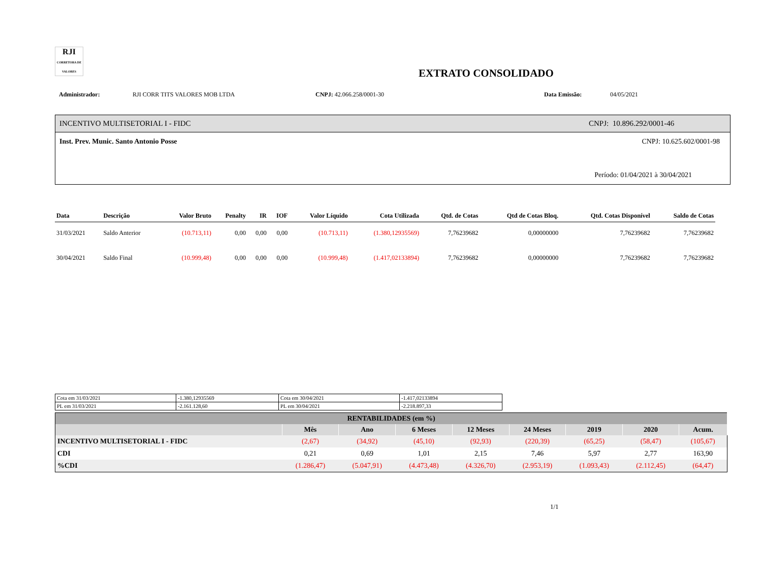RJI
CORRETORA DE VALORES
EXTRATO CONSOLIDADO
Administrador: RJI CORR TITS VALORES MOB LTDA CNPJ: 42.066.258/0001-30 Data Emissão: 04/05/2021
INCENTIVO MULTISETORIAL I - FIDC CNPJ: 10.896.292/0001-46
Inst. Prev. Munic. Santo Antonio Posse CNPJ: 10.625.602/0001-98
Período: 01/04/2021 à 30/04/2021
| Data | Descrição | Valor Bruto | Penalty | IR | IOF | Valor Líquido | Cota Utilizada | Qtd. de Cotas | Qtd de Cotas Bloq. | Qtd. Cotas Disponível | Saldo de Cotas |
| --- | --- | --- | --- | --- | --- | --- | --- | --- | --- | --- | --- |
| 31/03/2021 | Saldo Anterior | (10.713,11) | 0,00 | 0,00 | 0,00 | (10.713,11) | (1.380,12935569) | 7,76239682 | 0,00000000 | 7,76239682 | 7,76239682 |
| 30/04/2021 | Saldo Final | (10.999,48) | 0,00 | 0,00 | 0,00 | (10.999,48) | (1.417,02133894) | 7,76239682 | 0,00000000 | 7,76239682 | 7,76239682 |
| Cota em 31/03/2021 | -1.380,12935569 | Cota em 30/04/2021 | -1.417,02133894 |
| PL em 31/03/2021 | -2.161.128,60 | PL em 30/04/2021 | -2.218.897,33 |
| RENTABILIDADES (em %) | | | | | | | | |
| --- | --- | --- | --- | --- | --- | --- | --- | --- |
| | Mês | Ano | 6 Meses | 12 Meses | 24 Meses | 2019 | 2020 | Acum. |
| INCENTIVO MULTISETORIAL I - FIDC | (2,67) | (34,92) | (45,10) | (92,93) | (220,39) | (65,25) | (58,47) | (105,67) |
| CDI | 0,21 | 0,69 | 1,01 | 2,15 | 7,46 | 5,97 | 2,77 | 163,90 |
| %CDI | (1.286,47) | (5.047,91) | (4.473,48) | (4.326,70) | (2.953,19) | (1.093,43) | (2.112,45) | (64,47) |
1/1